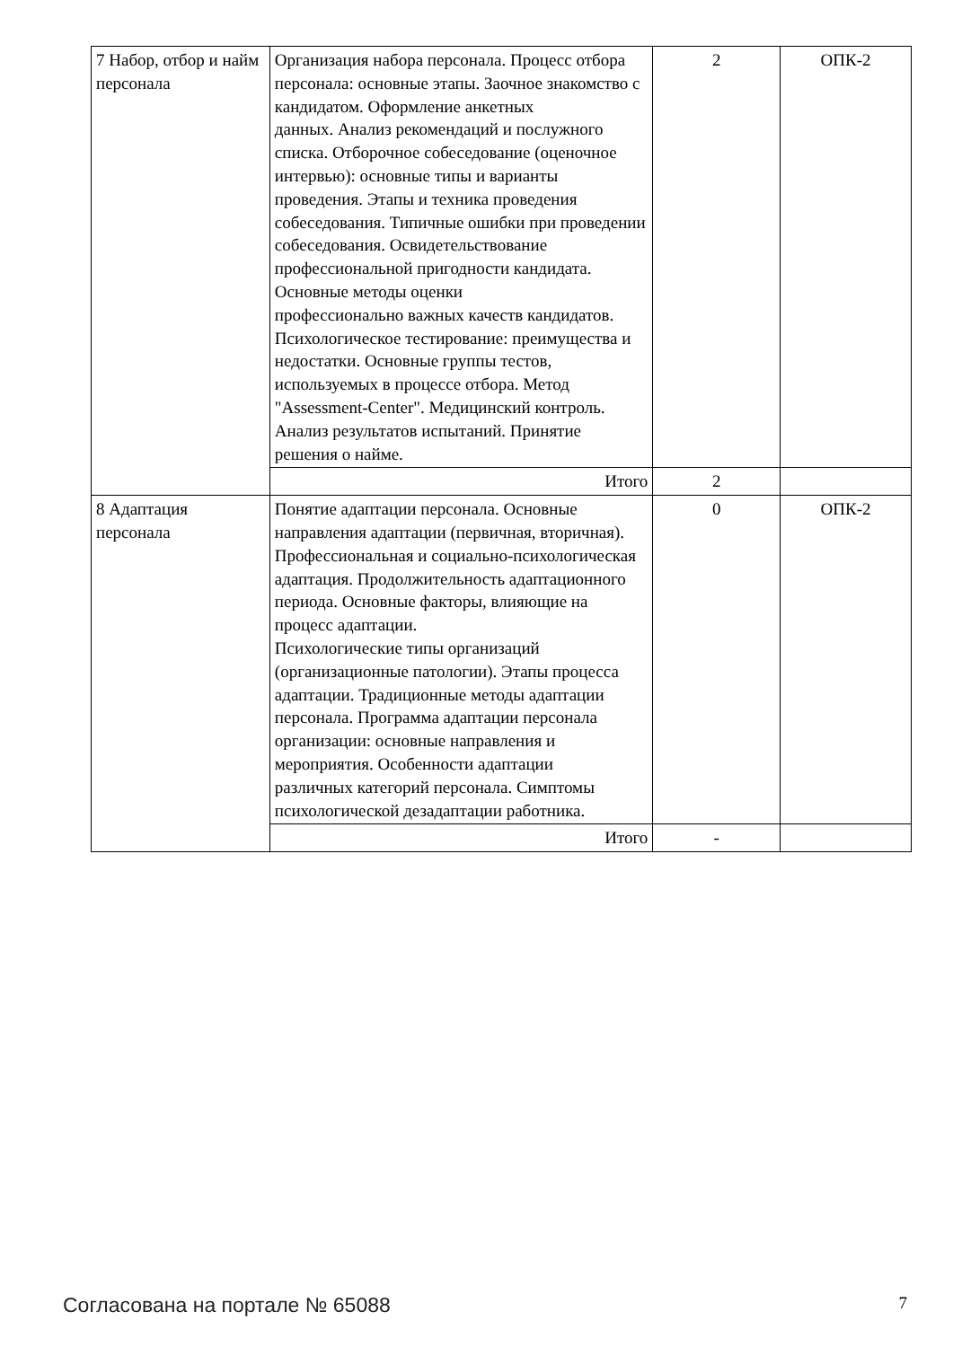| 7 Набор, отбор и найм персонала | Организация набора персонала. Процесс отбора персонала: основные этапы. Заочное знакомство с кандидатом. Оформление анкетных данных. Анализ рекомендаций и послужного списка. Отборочное собеседование (оценочное интервью): основные типы и варианты проведения. Этапы и техника проведения собеседования. Типичные ошибки при проведении собеседования. Освидетельствование профессиональной пригодности кандидата. Основные методы оценки профессионально важных качеств кандидатов. Психологическое тестирование: преимущества и недостатки. Основные группы тестов, используемых в процессе отбора. Метод "Assessment-Center". Медицинский контроль. Анализ результатов испытаний. Принятие решения о найме. | 2 | ОПК-2 |
| | Итого | 2 | |
| 8 Адаптация персонала | Понятие адаптации персонала. Основные направления адаптации (первичная, вторичная). Профессиональная и социально-психологическая адаптация. Продолжительность адаптационного периода. Основные факторы, влияющие на процесс адаптации. Психологические типы организаций (организационные патологии). Этапы процесса адаптации. Традиционные методы адаптации персонала. Программа адаптации персонала организации: основные направления и мероприятия. Особенности адаптации различных категорий персонала. Симптомы психологической дезадаптации работника. | 0 | ОПК-2 |
| | Итого | - | |
Согласована на портале № 65088 7